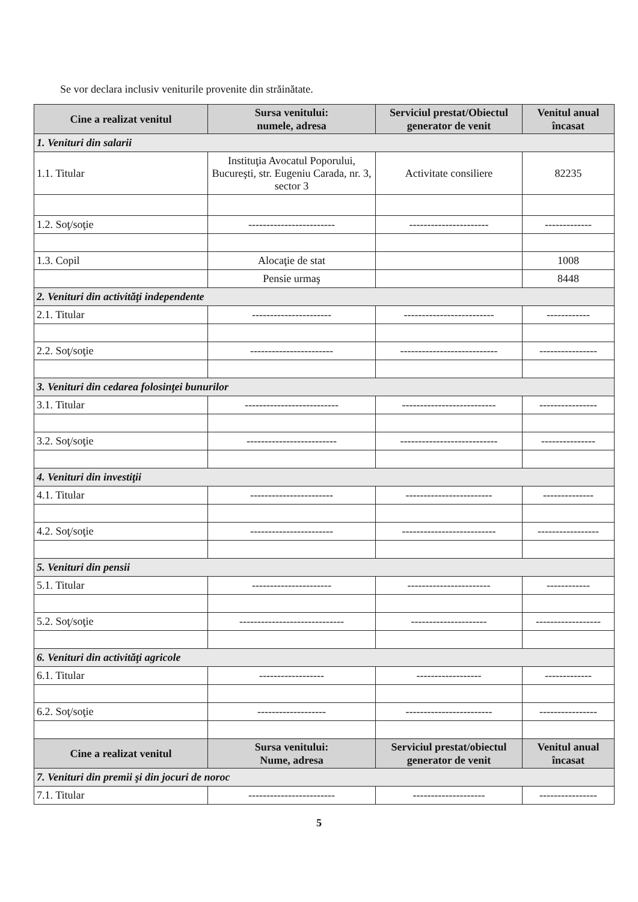Se vor declara inclusiv veniturile provenite din străinătate.
| Cine a realizat venitul | Sursa venitului: numele, adresa | Serviciul prestat/Obiectul generator de venit | Venitul anual încasat |
| --- | --- | --- | --- |
| 1. Venituri din salarii | | | |
| 1.1. Titular | Instituţia Avocatul Poporului, Bucureşti, str. Eugeniu Carada, nr. 3, sector 3 | Activitate consiliere | 82235 |
| 1.2. Soţ/soţie | ------------------------ | ---------------------- | ------------- |
| 1.3. Copil | Alocaţie de stat | | 1008 |
| | Pensie urmaş | | 8448 |
| 2. Venituri din activităţi independente | | | |
| 2.1. Titular | ---------------------- | ------------------------- | ------------ |
| 2.2. Soţ/soţie | ----------------------- | --------------------------- | ---------------- |
| 3. Venituri din cedarea folosinţei bunurilor | | | |
| 3.1. Titular | -------------------------- | -------------------------- | ---------------- |
| 3.2. Soţ/soţie | ------------------------- | --------------------------- | --------------- |
| 4. Venituri din investiţii | | | |
| 4.1. Titular | ----------------------- | ------------------------ | -------------- |
| 4.2. Soţ/soţie | ----------------------- | -------------------------- | ----------------- |
| 5. Venituri din pensii | | | |
| 5.1. Titular | ---------------------- | ----------------------- | ------------ |
| 5.2. Soţ/soţie | ----------------------------- | --------------------- | ------------------ |
| 6. Venituri din activităţi agricole | | | |
| 6.1. Titular | ------------------ | ------------------ | ------------- |
| 6.2. Soţ/soţie | ------------------- | ------------------------ | ---------------- |
| Cine a realizat venitul | Sursa venitului: Nume, adresa | Serviciul prestat/obiectul generator de venit | Venitul anual încasat |
| 7. Venituri din premii şi din jocuri de noroc | | | |
| 7.1. Titular | ------------------------ | -------------------- | ---------------- |
5